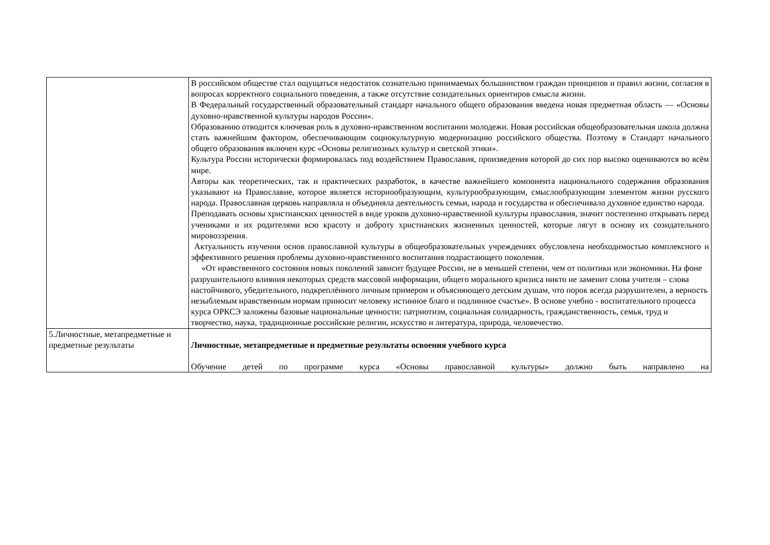| | В российском обществе стал ощущаться недостаток сознательно принимаемых большинством граждан принципов и правил жизни, согласия в вопросах корректного социального поведения, а также отсутствие созидательных ориентиров смысла жизни. В Федеральный государственный образовательный стандарт начального общего образования введена новая предметная область — «Основы духовно-нравственной культуры народов России». Образованию отводится ключевая роль в духовно-нравственном воспитании молодежи. Новая российская общеобразовательная школа должна стать важнейшим фактором, обеспечивающим социокультурную модернизацию российского общества. Поэтому в Стандарт начального общего образования включен курс «Основы религиозных культур и светской этики». Культура России исторически формировалась под воздействием Православия, произведения которой до сих пор высоко оцениваются во всём мире. Авторы как теоретических, так и практических разработок, в качестве важнейшего компонента национального содержания образования указывают на Православие, которое является историообразующим, культурообразующим, смыслообразующим элементом жизни русского народа. Православная церковь направляла и объединяла деятельность семьи, народа и государства и обеспечивало духовное единство народа. Преподавать основы христианских ценностей в виде уроков духовно-нравственной культуры православия, значит постепенно открывать перед учениками и их родителями всю красоту и доброту христианских жизненных ценностей, которые лягут в основу их созидательного мировоззрения. Актуальность изучения основ православной культуры в общеобразовательных учреждениях обусловлена необходимостью комплексного и эффективного решения проблемы духовно-нравственного воспитания подрастающего поколения. «От нравственного состояния новых поколений зависит будущее России, не в меньшей степени, чем от политики или экономики. На фоне разрушительного влияния некоторых средств массовой информации, общего морального кризиса никто не заменит слова учителя – слова настойчивого, убедительного, подкреплённого личным примером и объясняющего детским душам, что порок всегда разрушителен, а верность незыблемым нравственным нормам приносит человеку истинное благо и подлинное счастье». В основе учебно - воспитательного процесса курса ОРКСЭ заложены базовые национальные ценности: патриотизм, социальная солидарность, гражданственность, семья, труд и творчество, наука, традиционные российские религии, искусство и литература, природа, человечество. |
| 5.Личностные, метапредметные и предметные результаты | Личностные, метапредметные и предметные результаты освоения учебного курса Обучение детей по программе курса «Основы православной культуры» должно быть направлено на |